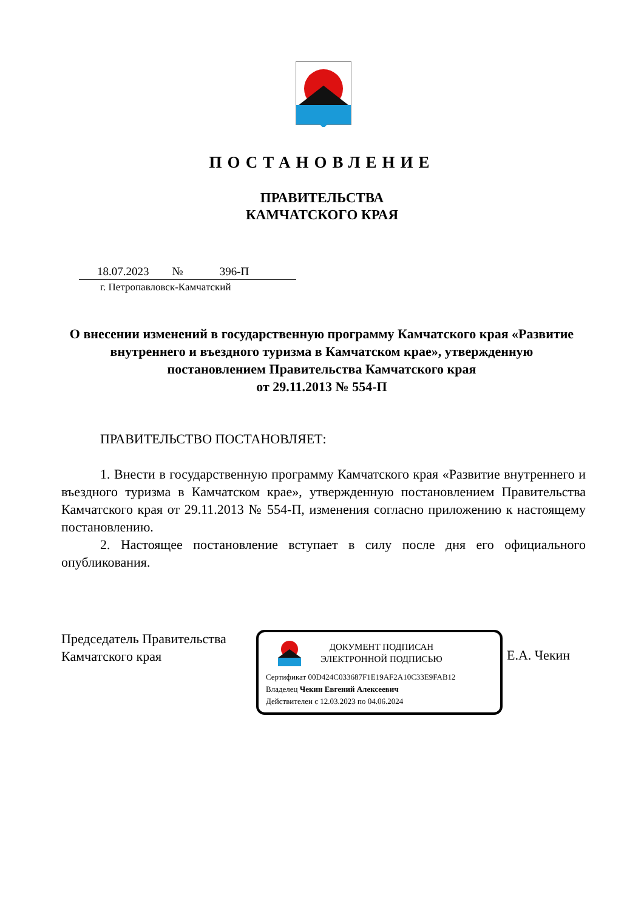ПОСТАНОВЛЕНИЕ
ПРАВИТЕЛЬСТВА
КАМЧАТСКОГО КРАЯ
18.07.2023 № 396-П
г. Петропавловск-Камчатский
О внесении изменений в государственную программу Камчатского края «Развитие внутреннего и въездного туризма в Камчатском крае», утвержденную постановлением Правительства Камчатского края
от 29.11.2013 № 554-П
ПРАВИТЕЛЬСТВО ПОСТАНОВЛЯЕТ:
1. Внести в государственную программу Камчатского края «Развитие внутреннего и въездного туризма в Камчатском крае», утвержденную постановлением Правительства Камчатского края от 29.11.2013 № 554-П, изменения согласно приложению к настоящему постановлению.
2. Настоящее постановление вступает в силу после дня его официального опубликования.
Председатель Правительства
Камчатского края
ДОКУМЕНТ ПОДПИСАН
ЭЛЕКТРОННОЙ ПОДПИСЬЮ
Сертификат 00D424C033687F1E19AF2A10C33E9FAB12
Владелец Чекин Евгений Алексеевич
Действителен с 12.03.2023 по 04.06.2024
Е.А. Чекин